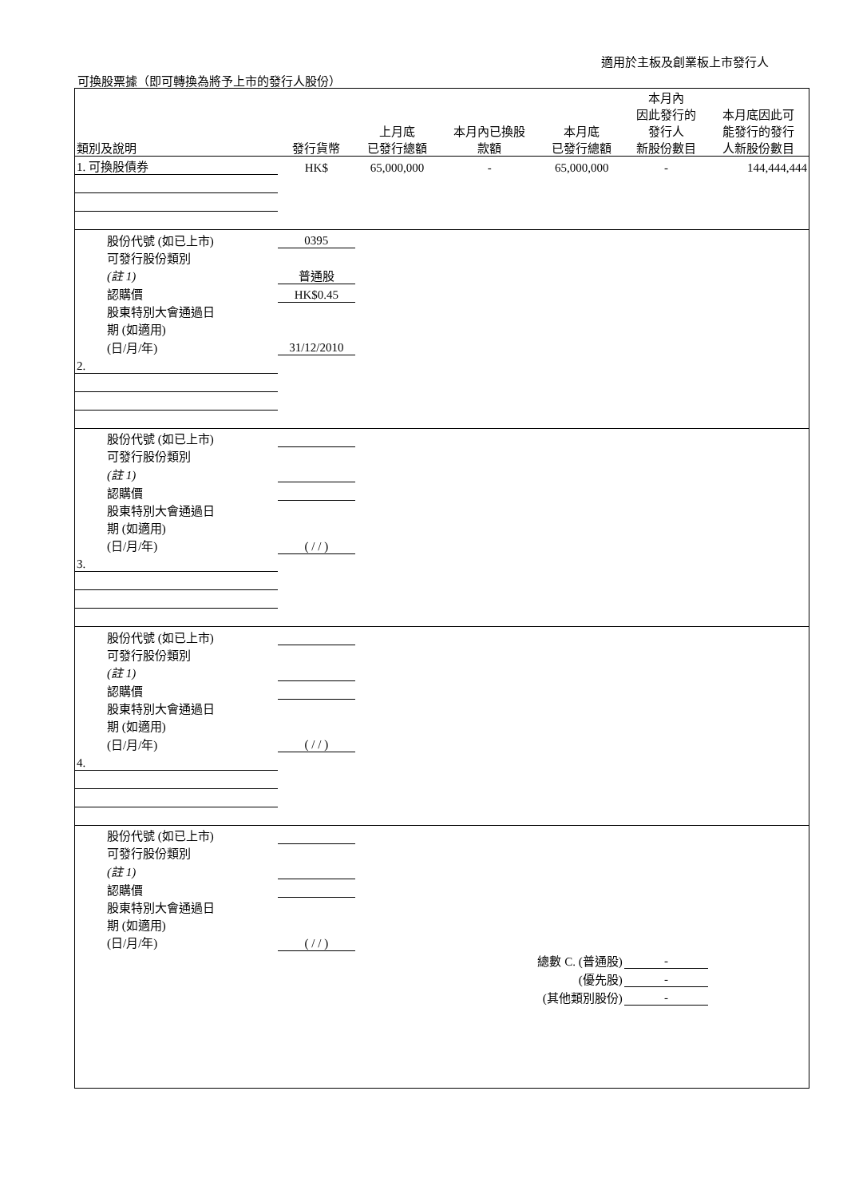適用於主板及創業板上市發行人
可換股票據（即可轉換為將予上市的發行人股份）
| 類別及說明 | 發行貨幣 | 上月底 已發行總額 | 本月內已換股 款額 | 本月底 已發行總額 | 本月內 因此發行的 發行人 新股份數目 | 本月底因此可 能發行的發行 人新股份數目 |
| --- | --- | --- | --- | --- | --- | --- |
| 1. 可換股債券 | HK$ | 65,000,000 | - | 65,000,000 | - | 144,444,444 |
| 股份代號 (如已上市) | 0395 | | | | | |
| 可發行股份類別 | | | | | | |
| (註 1) | 普通股 | | | | | |
| 認購價 | HK$0.45 | | | | | |
| 股東特別大會通過日 | | | | | | |
| 期 (如適用) | | | | | | |
| (日/月/年) | 31/12/2010 | | | | | |
| 2. | | | | | | |
| 股份代號 (如已上市) | | | | | | |
| 可發行股份類別 | | | | | | |
| (註 1) | | | | | | |
| 認購價 | | | | | | |
| 股東特別大會通過日 | | | | | | |
| 期 (如適用) | | | | | | |
| (日/月/年) | ( / / ) | | | | | |
| 3. | | | | | | |
| 股份代號 (如已上市) | | | | | | |
| 可發行股份類別 | | | | | | |
| (註 1) | | | | | | |
| 認購價 | | | | | | |
| 股東特別大會通過日 | | | | | | |
| 期 (如適用) | | | | | | |
| (日/月/年) | ( / / ) | | | | | |
| 4. | | | | | | |
| 股份代號 (如已上市) | | | | | | |
| 可發行股份類別 | | | | | | |
| (註 1) | | | | | | |
| 認購價 | | | | | | |
| 股東特別大會通過日 | | | | | | |
| 期 (如適用) | | | | | | |
| (日/月/年) | ( / / ) | | | | | |
| | | | 總數 C. (普通股) | | - | |
| | | | (優先股) | | - | |
| | | | (其他類別股份) | | - | |